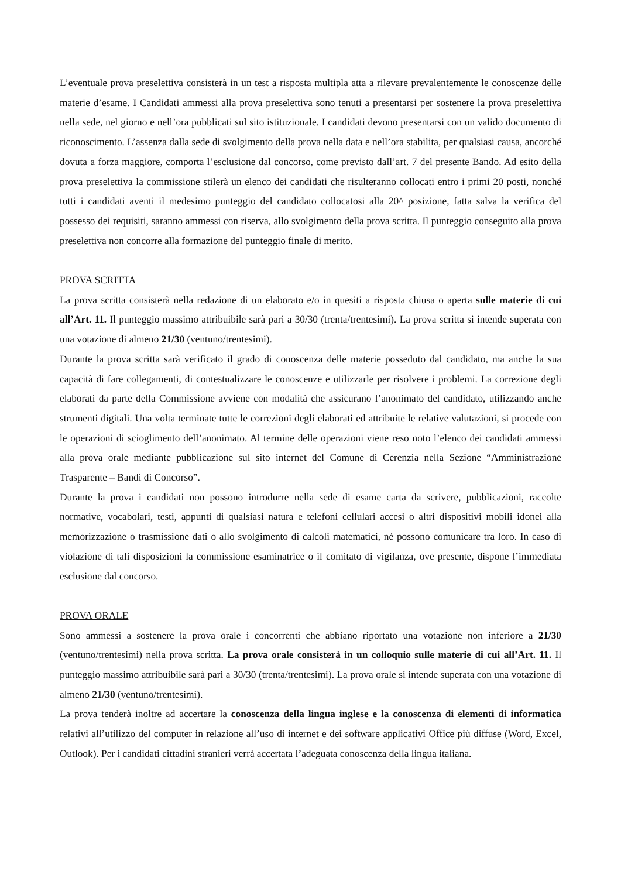L’eventuale prova preselettiva consisterà in un test a risposta multipla atta a rilevare prevalentemente le conoscenze delle materie d’esame. I Candidati ammessi alla prova preselettiva sono tenuti a presentarsi per sostenere la prova preselettiva nella sede, nel giorno e nell’ora pubblicati sul sito istituzionale. I candidati devono presentarsi con un valido documento di riconoscimento. L’assenza dalla sede di svolgimento della prova nella data e nell’ora stabilita, per qualsiasi causa, ancorché dovuta a forza maggiore, comporta l’esclusione dal concorso, come previsto dall’art. 7 del presente Bando. Ad esito della prova preselettiva la commissione stilerà un elenco dei candidati che risulteranno collocati entro i primi 20 posti, nonché tutti i candidati aventi il medesimo punteggio del candidato collocatosi alla 20^ posizione, fatta salva la verifica del possesso dei requisiti, saranno ammessi con riserva, allo svolgimento della prova scritta. Il punteggio conseguito alla prova preselettiva non concorre alla formazione del punteggio finale di merito.
PROVA SCRITTA
La prova scritta consisterà nella redazione di un elaborato e/o in quesiti a risposta chiusa o aperta sulle materie di cui all’Art. 11. Il punteggio massimo attribuibile sarà pari a 30/30 (trenta/trentesimi). La prova scritta si intende superata con una votazione di almeno 21/30 (ventuno/trentesimi).
Durante la prova scritta sarà verificato il grado di conoscenza delle materie posseduto dal candidato, ma anche la sua capacità di fare collegamenti, di contestualizzare le conoscenze e utilizzarle per risolvere i problemi. La correzione degli elaborati da parte della Commissione avviene con modalità che assicurano l’anonimato del candidato, utilizzando anche strumenti digitali. Una volta terminate tutte le correzioni degli elaborati ed attribuite le relative valutazioni, si procede con le operazioni di scioglimento dell’anonimato. Al termine delle operazioni viene reso noto l’elenco dei candidati ammessi alla prova orale mediante pubblicazione sul sito internet del Comune di Cerenzia nella Sezione “Amministrazione Trasparente – Bandi di Concorso”.
Durante la prova i candidati non possono introdurre nella sede di esame carta da scrivere, pubblicazioni, raccolte normative, vocabolari, testi, appunti di qualsiasi natura e telefoni cellulari accesi o altri dispositivi mobili idonei alla memorizzazione o trasmissione dati o allo svolgimento di calcoli matematici, né possono comunicare tra loro. In caso di violazione di tali disposizioni la commissione esaminatrice o il comitato di vigilanza, ove presente, dispone l’immediata esclusione dal concorso.
PROVA ORALE
Sono ammessi a sostenere la prova orale i concorrenti che abbiano riportato una votazione non inferiore a 21/30 (ventuno/trentesimi) nella prova scritta. La prova orale consisterà in un colloquio sulle materie di cui all’Art. 11. Il punteggio massimo attribuibile sarà pari a 30/30 (trenta/trentesimi). La prova orale si intende superata con una votazione di almeno 21/30 (ventuno/trentesimi).
La prova tenderà inoltre ad accertare la conoscenza della lingua inglese e la conoscenza di elementi di informatica relativi all’utilizzo del computer in relazione all’uso di internet e dei software applicativi Office più diffuse (Word, Excel, Outlook). Per i candidati cittadini stranieri verrà accertata l’adeguata conoscenza della lingua italiana.